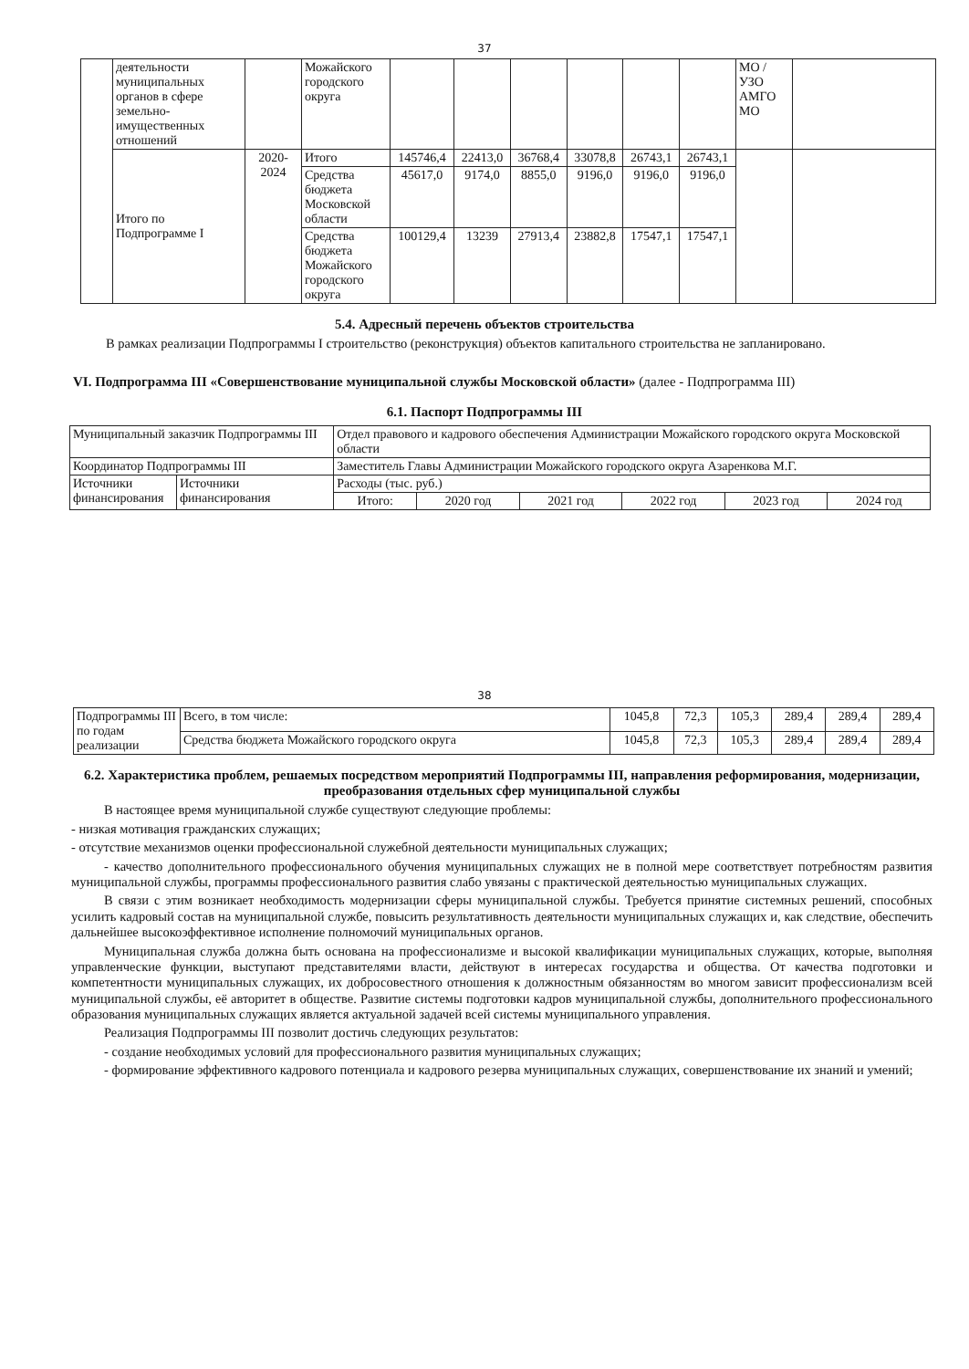37
| | деятельности муниципальных органов в сфере земельно-имущественных отношений | | Можайского городского округа | | | | | | | МО / УЗО АМГО МО | |
| | Итого по Подпрограмме I | 2020-2024 | Итого | 145746,4 | 22413,0 | 36768,4 | 33078,8 | 26743,1 | 26743,1 | | |
| | | | Средства бюджета Московской области | 45617,0 | 9174,0 | 8855,0 | 9196,0 | 9196,0 | 9196,0 | | |
| | | | Средства бюджета Можайского городского округа | 100129,4 | 13239 | 27913,4 | 23882,8 | 17547,1 | 17547,1 | | |
5.4. Адресный перечень объектов строительства
В рамках реализации Подпрограммы I строительство (реконструкция) объектов капитального строительства не запланировано.
VI. Подпрограмма III «Совершенствование муниципальной службы Московской области» (далее - Подпрограмма III)
6.1. Паспорт Подпрограммы III
| Муниципальный заказчик Подпрограммы III | | Отдел правового и кадрового обеспечения Администрации Можайского городского округа Московской области | | | | | |
| Координатор Подпрограммы III | | Заместитель Главы Администрации Можайского городского округа Азаренкова М.Г. | | | | | |
| Источники финансирования | Источники финансирования | Расходы (тыс. руб.) | | | | | |
| | | Итого: | 2020 год | 2021 год | 2022 год | 2023 год | 2024 год |
38
| Подпрограммы III по годам реализации | Всего, в том числе: | 1045,8 | 72,3 | 105,3 | 289,4 | 289,4 | 289,4 |
| | Средства бюджета Можайского городского округа | 1045,8 | 72,3 | 105,3 | 289,4 | 289,4 | 289,4 |
6.2. Характеристика проблем, решаемых посредством мероприятий Подпрограммы III, направления реформирования, модернизации, преобразования отдельных сфер муниципальной службы
В настоящее время муниципальной службе существуют следующие проблемы:
- низкая мотивация гражданских служащих;
- отсутствие механизмов оценки профессиональной служебной деятельности муниципальных служащих;
- качество дополнительного профессионального обучения муниципальных служащих не в полной мере соответствует потребностям развития муниципальной службы, программы профессионального развития слабо увязаны с практической деятельностью муниципальных служащих.
В связи с этим возникает необходимость модернизации сферы муниципальной службы. Требуется принятие системных решений, способных усилить кадровый состав на муниципальной службе, повысить результативность деятельности муниципальных служащих и, как следствие, обеспечить дальнейшее высокоэффективное исполнение полномочий муниципальных органов.
Муниципальная служба должна быть основана на профессионализме и высокой квалификации муниципальных служащих, которые, выполняя управленческие функции, выступают представителями власти, действуют в интересах государства и общества. От качества подготовки и компетентности муниципальных служащих, их добросовестного отношения к должностным обязанностям во многом зависит профессионализм всей муниципальной службы, её авторитет в обществе. Развитие системы подготовки кадров муниципальной службы, дополнительного профессионального образования муниципальных служащих является актуальной задачей всей системы муниципального управления.
Реализация Подпрограммы III позволит достичь следующих результатов:
- создание необходимых условий для профессионального развития муниципальных служащих;
- формирование эффективного кадрового потенциала и кадрового резерва муниципальных служащих, совершенствование их знаний и умений;